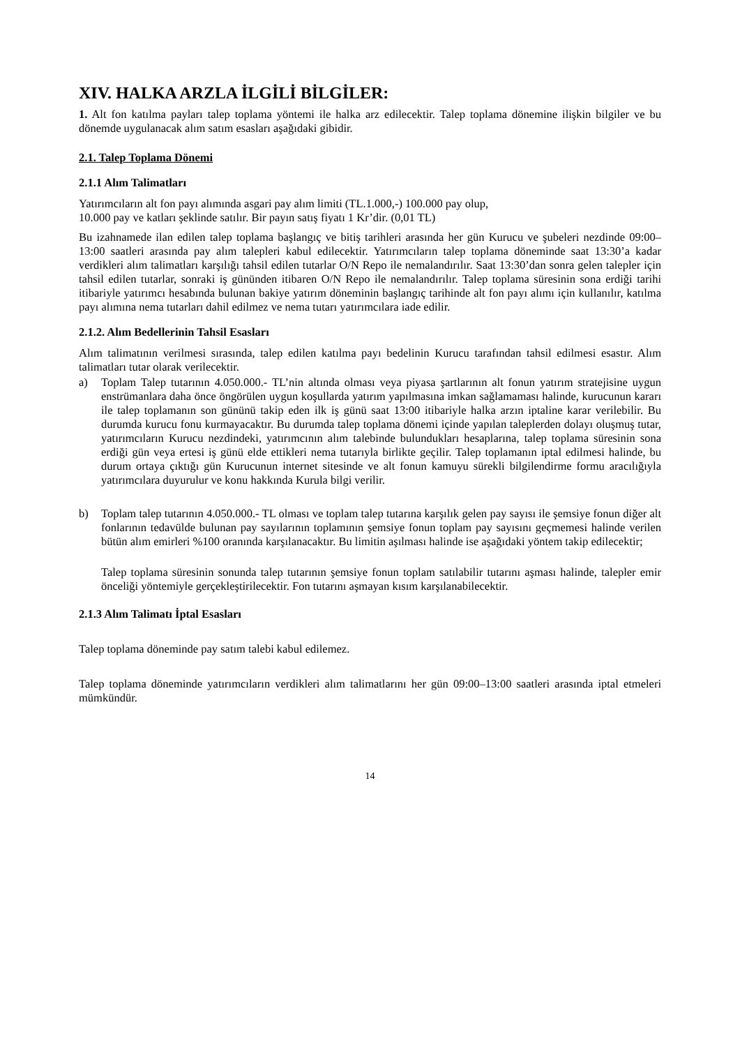XIV. HALKA ARZLA İLGİLİ BİLGİLER:
1. Alt fon katılma payları talep toplama yöntemi ile halka arz edilecektir. Talep toplama dönemine ilişkin bilgiler ve bu dönemde uygulanacak alım satım esasları aşağıdaki gibidir.
2.1. Talep Toplama Dönemi
2.1.1 Alım Talimatları
Yatırımcıların alt fon payı alımında asgari pay alım limiti (TL.1.000,-) 100.000 pay olup,
10.000 pay ve katları şeklinde satılır. Bir payın satış fiyatı 1 Kr’dir. (0,01 TL)
Bu izahnamede ilan edilen talep toplama başlangıç ve bitiş tarihleri arasında her gün Kurucu ve şubeleri nezdinde 09:00–13:00 saatleri arasında pay alım talepleri kabul edilecektir. Yatırımcıların talep toplama döneminde saat 13:30’a kadar verdikleri alım talimatları karşılığı tahsil edilen tutarlar O/N Repo ile nemalandırılır. Saat 13:30’dan sonra gelen talepler için tahsil edilen tutarlar, sonraki iş gününden itibaren O/N Repo ile nemalandırılır. Talep toplama süresinin sona erdiği tarihi itibariyle yatırımcı hesabında bulunan bakiye yatırım döneminin başlangıç tarihinde alt fon payı alımı için kullanılır, katılma payı alımına nema tutarları dahil edilmez ve nema tutarı yatırımcılara iade edilir.
2.1.2. Alım Bedellerinin Tahsil Esasları
Alım talimatının verilmesi sırasında, talep edilen katılma payı bedelinin Kurucu tarafından tahsil edilmesi esastır. Alım talimatları tutar olarak verilecektir.
a) Toplam Talep tutarının 4.050.000.- TL’nin altında olması veya piyasa şartlarının alt fonun yatırım stratejisine uygun enstrümanlara daha önce öngörülen uygun koşullarda yatırım yapılmasına imkan sağlamaması halinde, kurucunun kararı ile talep toplamanın son gününü takip eden ilk iş günü saat 13:00 itibariyle halka arzın iptaline karar verilebilir. Bu durumda kurucu fonu kurmayacaktır. Bu durumda talep toplama dönemi içinde yapılan taleplerden dolayı oluşmuş tutar, yatırımcıların Kurucu nezdindeki, yatırımcının alım talebinde bulundukları hesaplarına, talep toplama süresinin sona erdiği gün veya ertesi iş günü elde ettikleri nema tutarıyla birlikte geçilir. Talep toplamanın iptal edilmesi halinde, bu durum ortaya çıktığı gün Kurucunun internet sitesinde ve alt fonun kamuyu sürekli bilgilendirme formu aracılığıyla yatırımcılara duyurulur ve konu hakkında Kurula bilgi verilir.
b) Toplam talep tutarının 4.050.000.- TL olması ve toplam talep tutarına karşılık gelen pay sayısı ile şemsiye fonun diğer alt fonlarının tedavülde bulunan pay sayılarının toplamının şemsiye fonun toplam pay sayısını geçmemesi halinde verilen bütün alım emirleri %100 oranında karşılanacaktır. Bu limitin aşılması halinde ise aşağıdaki yöntem takip edilecektir;
Talep toplama süresinin sonunda talep tutarının şemsiye fonun toplam satılabilir tutarını aşması halinde, talepler emir önceliği yöntemiyle gerçekleştirilecektir. Fon tutarını aşmayan kısım karşılanabilecektir.
2.1.3 Alım Talimatı İptal Esasları
Talep toplama döneminde pay satım talebi kabul edilemez.
Talep toplama döneminde yatırımcıların verdikleri alım talimatlarını her gün 09:00–13:00 saatleri arasında iptal etmeleri mümkündür.
14